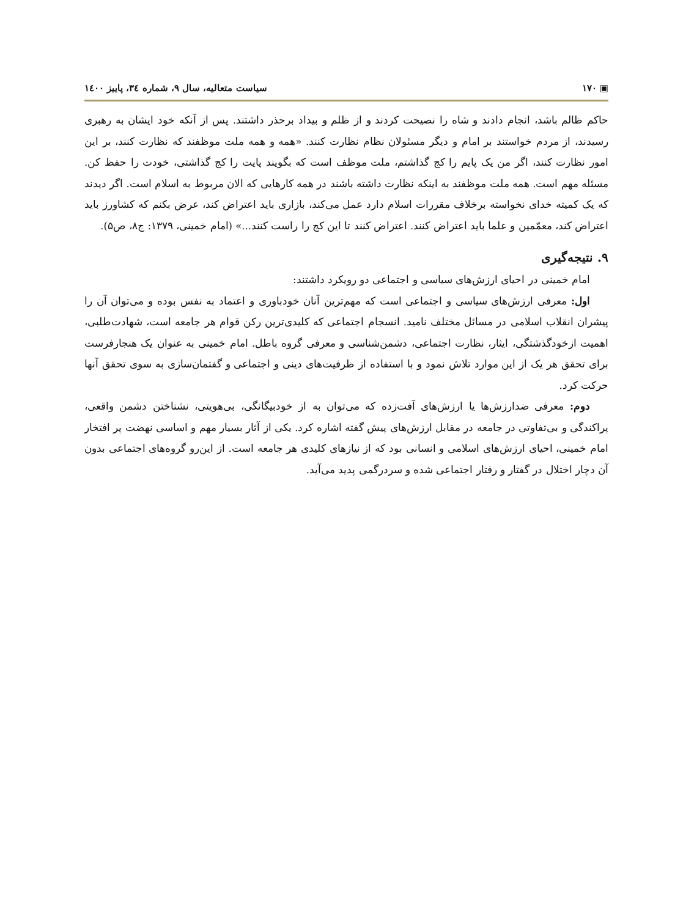▣ ۱۷۰ سیاست متعالیه، سال ۹، شماره ۳٤، پاییز ۱٤۰۰
حاکم ظالم باشد، انجام دادند و شاه را نصیحت کردند و از ظلم و بیداد برحذر داشتند. پس از آنکه خود ایشان به رهبری رسیدند، از مردم خواستند بر امام و دیگر مسئولان نظام نظارت کنند. «همه و همه ملت موظفند که نظارت کنند، بر این امور نظارت کنند، اگر من یک پایم را کج گذاشتم، ملت موظف است که بگویند پایت را کج گذاشتی، خودت را حفظ کن. مسئله مهم است. همه ملت موظفند به اینکه نظارت داشته باشند در همه کارهایی که الان مربوط به اسلام است. اگر دیدند که یک کمیته خدای نخواسته برخلاف مقررات اسلام دارد عمل می‌کند، بازاری باید اعتراض کند، عرض بکنم که کشاورز باید اعتراض کند، معمّمین و علما باید اعتراض کنند. اعتراض کنند تا این کج را راست کنند...» (امام خمینی، ۱۳۷۹: ج۸، ص۵).
۹. نتیجه‌گیری
امام خمینی در احیای ارزش‌های سیاسی و اجتماعی دو رویکرد داشتند:
اول: معرفی ارزش‌های سیاسی و اجتماعی است که مهم‌ترین آنان خودباوری و اعتماد به نفس بوده و می‌توان آن را پیشران انقلاب اسلامی در مسائل مختلف نامید. انسجام اجتماعی که کلیدی‌ترین رکن قوام هر جامعه است، شهادت‌طلبی، اهمیت ازخودگذشتگی، ایثار، نظارت اجتماعی، دشمن‌شناسی و معرفی گروه باطل. امام خمینی به عنوان یک هنجارفرست برای تحقق هر یک از این موارد تلاش نمود و با استفاده از ظرفیت‌های دینی و اجتماعی و گفتمان‌سازی به سوی تحقق آنها حرکت کرد.
دوم: معرفی ضدارزش‌ها یا ارزش‌های آفت‌زده که می‌توان به از خودبیگانگی، بی‌هویتی، نشناختن دشمن واقعی، پراکندگی و بی‌تفاوتی در جامعه در مقابل ارزش‌های پیش گفته اشاره کرد. یکی از آثار بسیار مهم و اساسی نهضت پر افتخار امام خمینی، احیای ارزش‌های اسلامی و انسانی بود که از نیازهای کلیدی هر جامعه است. از این‌رو گروه‌های اجتماعی بدون آن دچار اختلال در گفتار و رفتار اجتماعی شده و سردرگمی پدید می‌آید.